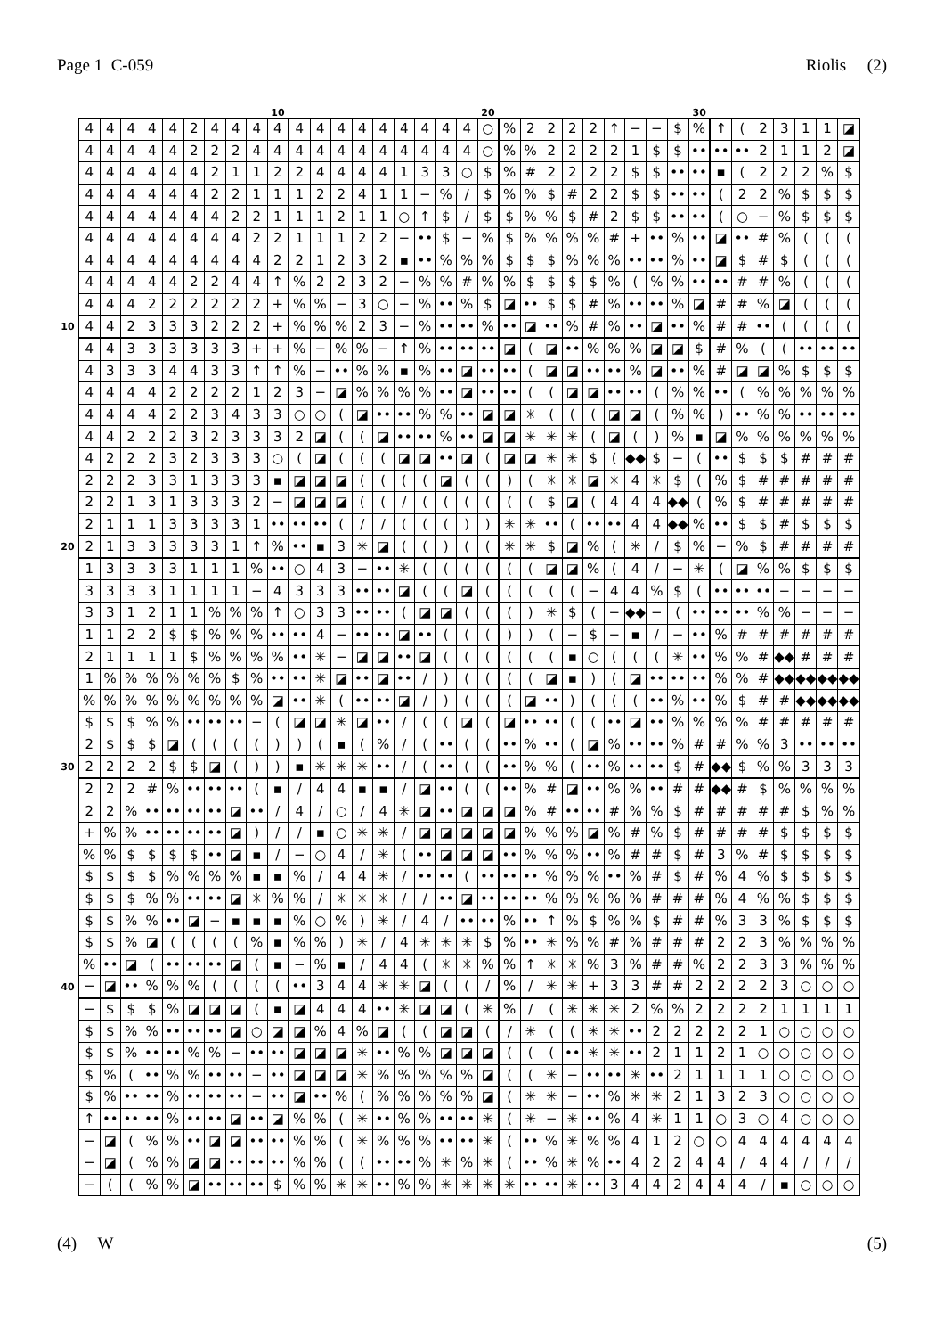Page 1 C-059 Riolis (2)
| | | | | | | | | | | 10 | | | | | | | | | | 20 | | | | | | | | | | 30 | | | | | | | |
| --- | --- | --- | --- | --- | --- | --- | --- | --- | --- | --- | --- | --- | --- | --- | --- | --- | --- | --- | --- | --- | --- | --- | --- | --- | --- | --- | --- | --- | --- | --- | --- | --- | --- | --- | --- | --- | --- |
| | 4 | 4 | 4 | 4 | 4 | 2 | 4 | 4 | 4 | 4 | 4 | 4 | 4 | 4 | 4 | 4 | 4 | 4 | 4 | ○ | % | 2 | 2 | 2 | 2 | ↑ | − | − | $ | % | ↑ | ( | 2 | 3 | 1 | 1 | ◪ |
| | 4 | 4 | 4 | 4 | 4 | 2 | 2 | 2 | 4 | 4 | 4 | 4 | 4 | 4 | 4 | 4 | 4 | 4 | 4 | ○ | % | % | 2 | 2 | 2 | 2 | 1 | $ | $ | •• | •• | •• | 2 | 1 | 1 | 2 | ◪ |
| | 4 | 4 | 4 | 4 | 4 | 4 | 2 | 1 | 1 | 2 | 2 | 4 | 4 | 4 | 4 | 1 | 3 | 3 | ○ | $ | % | # | 2 | 2 | 2 | 2 | $ | $ | •• | •• | ▪ | ( | 2 | 2 | 2 | % | $ |
| | 4 | 4 | 4 | 4 | 4 | 4 | 2 | 2 | 1 | 1 | 1 | 2 | 2 | 4 | 1 | 1 | − | % | / | $ | % | % | $ | # | 2 | 2 | $ | $ | •• | •• | ( | 2 | 2 | % | $ | $ | $ |
| | 4 | 4 | 4 | 4 | 4 | 4 | 4 | 2 | 2 | 1 | 1 | 1 | 2 | 1 | 1 | ○ | ↑ | $ | / | $ | $ | % | % | $ | # | 2 | $ | $ | •• | •• | ( | ○ | − | % | $ | $ | $ |
| | 4 | 4 | 4 | 4 | 4 | 4 | 4 | 4 | 2 | 2 | 1 | 1 | 1 | 2 | 2 | − | •• | $ | − | % | $ | % | % | % | % | # | + | •• | % | •• | ◪ | •• | # | % | ( | ( | ( |
| | 4 | 4 | 4 | 4 | 4 | 4 | 4 | 4 | 4 | 2 | 2 | 1 | 2 | 3 | 2 | ▪ | •• | % | % | % | $ | $ | $ | % | % | % | •• | •• | % | •• | ◪ | $ | # | $ | ( | ( | ( |
| | 4 | 4 | 4 | 4 | 4 | 2 | 2 | 4 | 4 | ↑ | % | 2 | 2 | 3 | 2 | − | % | % | # | % | % | $ | $ | $ | $ | % | ( | % | % | •• | •• | # | # | % | ( | ( | ( |
| | 4 | 4 | 4 | 2 | 2 | 2 | 2 | 2 | 2 | + | % | % | − | 3 | ○ | − | % | •• | % | $ | ◪ | •• | $ | $ | # | % | •• | •• | % | ◪ | # | # | % | ◪ | ( | ( | ( |
| 10 | 4 | 4 | 2 | 3 | 3 | 3 | 2 | 2 | 2 | + | % | % | % | 2 | 3 | − | % | •• | •• | % | •• | ◪ | •• | % | # | % | •• | ◪ | •• | % | # | # | •• | ( | ( | ( | ( |
| | 4 | 4 | 3 | 3 | 3 | 3 | 3 | 3 | + | + | % | − | % | % | − | ↑ | % | •• | •• | •• | ◪ | ( | ◪ | •• | % | % | % | ◪ | ◪ | $ | # | % | ( | ( | •• | •• | •• |
| | 4 | 3 | 3 | 3 | 4 | 4 | 3 | 3 | ↑ | ↑ | % | − | •• | % | % | ▪ | % | •• | ◪ | •• | •• | ( | ◪ | ◪ | •• | •• | % | ◪ | •• | % | # | ◪ | ◪ | % | $ | $ | $ |
| | 4 | 4 | 4 | 4 | 2 | 2 | 2 | 2 | 1 | 2 | 3 | − | ◪ | % | % | % | % | •• | ◪ | •• | •• | ( | ( | ◪ | ◪ | •• | •• | ( | % | % | •• | ( | % | % | % | % | % |
| | 4 | 4 | 4 | 4 | 2 | 2 | 3 | 4 | 3 | 3 | ○ | ○ | ( | ◪ | •• | •• | % | % | •• | ◪ | ◪ | ✳ | ( | ( | ( | ◪ | ◪ | ( | % | % | ) | •• | % | % | •• | •• | •• |
| | 4 | 4 | 2 | 2 | 2 | 3 | 2 | 3 | 3 | 3 | 2 | ◪ | ( | ( | ◪ | •• | •• | % | •• | ◪ | ◪ | ✳ | ✳ | ✳ | ( | ◪ | ( | ) | % | ▪ | ◪ | % | % | % | % | % | % |
| | 4 | 2 | 2 | 2 | 3 | 2 | 3 | 3 | 3 | ○ | ( | ◪ | ( | ( | ( | ◪ | ◪ | •• | ◪ | ( | ◪ | ◪ | ✳ | ✳ | $ | ( | ◆◆ | $ | − | ( | •• | $ | $ | $ | # | # | # |
| | 2 | 2 | 2 | 3 | 3 | 1 | 3 | 3 | 3 | ▪ | ◪ | ◪ | ◪ | ( | ( | ( | ( | ◪ | ( | ( | ) | ( | ✳ | ✳ | ◪ | ✳ | 4 | ✳ | $ | ( | % | $ | # | # | # | # | # |
| | 2 | 2 | 1 | 3 | 1 | 3 | 3 | 3 | 2 | − | ◪ | ◪ | ◪ | ( | ( | / | ( | ( | ( | ( | ( | ( | $ | ◪ | ( | 4 | 4 | 4 | ◆◆ | ( | % | $ | # | # | # | # | # |
| | 2 | 1 | 1 | 1 | 3 | 3 | 3 | 3 | 1 | •• | •• | •• | ( | / | / | ( | ( | ( | ) | ) | ✳ | ✳ | •• | ( | •• | •• | 4 | 4 | ◆◆ | % | •• | $ | $ | # | $ | $ | $ |
| 20 | 2 | 1 | 3 | 3 | 3 | 3 | 3 | 1 | ↑ | % | •• | ▪ | 3 | ✳ | ◪ | ( | ( | ) | ( | ( | ✳ | ✳ | $ | ◪ | % | ( | ✳ | / | $ | % | − | % | $ | # | # | # | # |
| | 1 | 3 | 3 | 3 | 3 | 1 | 1 | 1 | % | •• | ○ | 4 | 3 | − | •• | ✳ | ( | ( | ( | ( | ( | ( | ◪ | ◪ | % | ( | 4 | / | − | ✳ | ( | ◪ | % | % | $ | $ | $ |
| | 3 | 3 | 3 | 3 | 1 | 1 | 1 | 1 | − | 4 | 3 | 3 | 3 | •• | •• | ◪ | ( | ( | ◪ | ( | ( | ( | ( | ( | − | 4 | 4 | % | $ | ( | •• | •• | •• | − | − | − | − |
| | 3 | 3 | 1 | 2 | 1 | 1 | % | % | % | ↑ | ○ | 3 | 3 | •• | •• | ( | ◪ | ◪ | ( | ( | ( | ) | ✳ | $ | ( | − | ◆◆ | − | ( | •• | •• | •• | % | % | − | − | − |
| | 1 | 1 | 2 | 2 | $ | $ | % | % | % | •• | •• | 4 | − | •• | •• | ◪ | •• | ( | ( | ( | ) | ) | ( | − | $ | − | ▪ | / | − | •• | % | # | # | # | # | # | # |
| | 2 | 1 | 1 | 1 | 1 | $ | % | % | % | % | •• | ✳ | − | ◪ | ◪ | •• | ◪ | ( | ( | ( | ( | ( | ( | ▪ | ○ | ( | ( | ( | ✳ | •• | % | % | # | ◆◆ | # | # | # |
| | 1 | % | % | % | % | % | % | $ | % | •• | •• | ✳ | ◪ | •• | ◪ | •• | / | ) | ( | ( | ( | ( | ◪ | ▪ | ) | ( | ◪ | •• | •• | •• | % | % | # | ◆◆ | ◆◆ | ◆◆ | ◆◆ |
| | % | % | % | % | % | % | % | % | % | ◪ | •• | ✳ | ( | •• | •• | ◪ | / | ) | ( | ( | ( | ◪ | •• | ) | ( | ( | ( | •• | % | •• | % | $ | # | # | ◆◆ | ◆◆ | ◆◆ |
| | $ | $ | $ | % | % | •• | •• | •• | − | ( | ◪ | ◪ | ✳ | ◪ | •• | / | ( | ( | ◪ | ( | ◪ | •• | •• | ( | ( | •• | ◪ | •• | % | % | % | % | # | # | # | # | # |
| | 2 | $ | $ | $ | ◪ | ( | ( | ( | ( | ) | ) | ( | ▪ | ( | % | / | ( | •• | ( | ( | •• | % | •• | ( | ◪ | % | •• | •• | % | # | # | % | % | 3 | •• | •• | •• |
| 30 | 2 | 2 | 2 | 2 | $ | $ | ◪ | ( | ) | ) | ▪ | ✳ | ✳ | ✳ | •• | / | ( | •• | ( | ( | •• | % | % | ( | •• | % | •• | •• | $ | # | ◆◆ | $ | % | % | 3 | 3 | 3 |
| | 2 | 2 | 2 | # | % | •• | •• | •• | ( | ▪ | / | 4 | 4 | ▪ | ▪ | / | ◪ | •• | ( | ( | •• | % | # | ◪ | •• | % | % | •• | # | # | ◆◆ | # | $ | % | % | % | % |
| | 2 | 2 | % | •• | •• | •• | •• | ◪ | •• | / | 4 | / | ○ | / | 4 | ✳ | ◪ | •• | ◪ | ◪ | ◪ | % | # | •• | •• | # | % | % | $ | # | # | # | # | # | $ | % | % |
| | + | % | % | •• | •• | •• | •• | ◪ | ) | / | / | ▪ | ○ | ✳ | ✳ | / | ◪ | ◪ | ◪ | ◪ | ◪ | % | % | % | ◪ | % | # | % | $ | # | # | # | # | $ | $ | $ | $ |
| | % | % | $ | $ | $ | $ | •• | ◪ | ▪ | / | − | ○ | 4 | / | ✳ | ( | •• | ◪ | ◪ | ◪ | •• | % | % | % | •• | % | # | # | $ | # | 3 | % | # | $ | $ | $ | $ |
| | $ | $ | $ | $ | % | % | % | % | ▪ | ▪ | % | / | 4 | 4 | ✳ | / | •• | •• | ( | •• | •• | •• | % | % | % | •• | % | # | $ | # | % | 4 | % | $ | $ | $ | $ |
| | $ | $ | $ | % | % | •• | •• | ◪ | ✳ | % | % | / | ✳ | ✳ | ✳ | / | / | •• | ◪ | •• | •• | •• | % | % | % | % | % | # | # | # | % | 4 | % | % | $ | $ | $ |
| | $ | $ | % | % | •• | ◪ | − | ▪ | ▪ | ▪ | % | ○ | % | ) | ✳ | / | 4 | / | •• | •• | % | •• | ↑ | % | $ | % | % | $ | # | # | % | 3 | 3 | % | $ | $ | $ |
| | $ | $ | % | ◪ | ( | ( | ( | ( | % | ▪ | % | % | ) | ✳ | / | 4 | ✳ | ✳ | ✳ | $ | % | •• | ✳ | % | % | # | % | # | # | # | 2 | 2 | 3 | % | % | % | % |
| | % | •• | ◪ | ( | •• | •• | •• | ◪ | ( | ▪ | − | % | ▪ | / | 4 | 4 | ( | ✳ | ✳ | % | % | ↑ | ✳ | ✳ | % | 3 | % | # | # | % | 2 | 2 | 3 | 3 | % | % | % |
| 40 | − | ◪ | •• | % | % | % | ( | ( | ( | ( | •• | 3 | 4 | 4 | ✳ | ✳ | ◪ | ( | ( | / | % | / | ✳ | ✳ | + | 3 | 3 | # | # | 2 | 2 | 2 | 2 | 3 | ○ | ○ | ○ |
| | − | $ | $ | $ | % | ◪ | ◪ | ◪ | ( | ▪ | ◪ | 4 | 4 | 4 | •• | ✳ | ◪ | ◪ | ( | ✳ | % | / | ( | ✳ | ✳ | ✳ | 2 | % | % | 2 | 2 | 2 | 2 | 1 | 1 | 1 | 1 |
| | $ | $ | % | % | •• | •• | •• | ◪ | ○ | ◪ | ◪ | % | 4 | % | ◪ | ( | ( | ◪ | ◪ | ( | / | ✳ | ( | ( | ✳ | ✳ | •• | 2 | 2 | 2 | 2 | 2 | 1 | ○ | ○ | ○ | ○ |
| | $ | $ | % | •• | •• | % | % | − | •• | •• | ◪ | ◪ | ◪ | ✳ | •• | % | % | ◪ | ◪ | ◪ | ( | ( | ( | •• | ✳ | ✳ | •• | 2 | 1 | 1 | 2 | 1 | ○ | ○ | ○ | ○ | ○ |
| | $ | % | ( | •• | % | % | •• | •• | − | •• | ◪ | ◪ | ◪ | ✳ | % | % | % | % | % | ◪ | ( | ( | ✳ | − | •• | •• | ✳ | •• | 2 | 1 | 1 | 1 | 1 | ○ | ○ | ○ | ○ |
| | $ | % | •• | •• | % | •• | •• | •• | − | •• | ◪ | •• | % | ( | % | % | % | % | % | ◪ | ( | ✳ | ✳ | − | •• | % | ✳ | ✳ | 2 | 1 | 3 | 2 | 3 | ○ | ○ | ○ | ○ |
| | ↑ | •• | •• | •• | % | •• | •• | ◪ | •• | ◪ | % | % | ( | ✳ | •• | % | % | •• | •• | ✳ | ( | ✳ | − | ✳ | •• | % | 4 | ✳ | 1 | 1 | ○ | 3 | ○ | 4 | ○ | ○ | ○ |
| | − | ◪ | ( | % | % | •• | ◪ | ◪ | •• | •• | % | % | ( | ✳ | % | % | % | •• | •• | ✳ | ( | •• | % | ✳ | % | % | 4 | 1 | 2 | ○ | ○ | 4 | 4 | 4 | 4 | 4 | 4 |
| | − | ◪ | ( | % | % | ◪ | ◪ | •• | •• | •• | % | % | ( | ( | •• | •• | % | ✳ | % | ✳ | ( | •• | % | ✳ | % | •• | 4 | 2 | 2 | 4 | 4 | / | 4 | 4 | / | / | / |
| | − | ( | ( | % | % | ◪ | •• | •• | •• | $ | % | % | ✳ | ✳ | •• | % | % | ✳ | ✳ | ✳ | ✳ | •• | •• | ✳ | •• | 3 | 4 | 4 | 2 | 4 | 4 | 4 | / | ▪ | ○ | ○ | ○ |
(4) W (5)